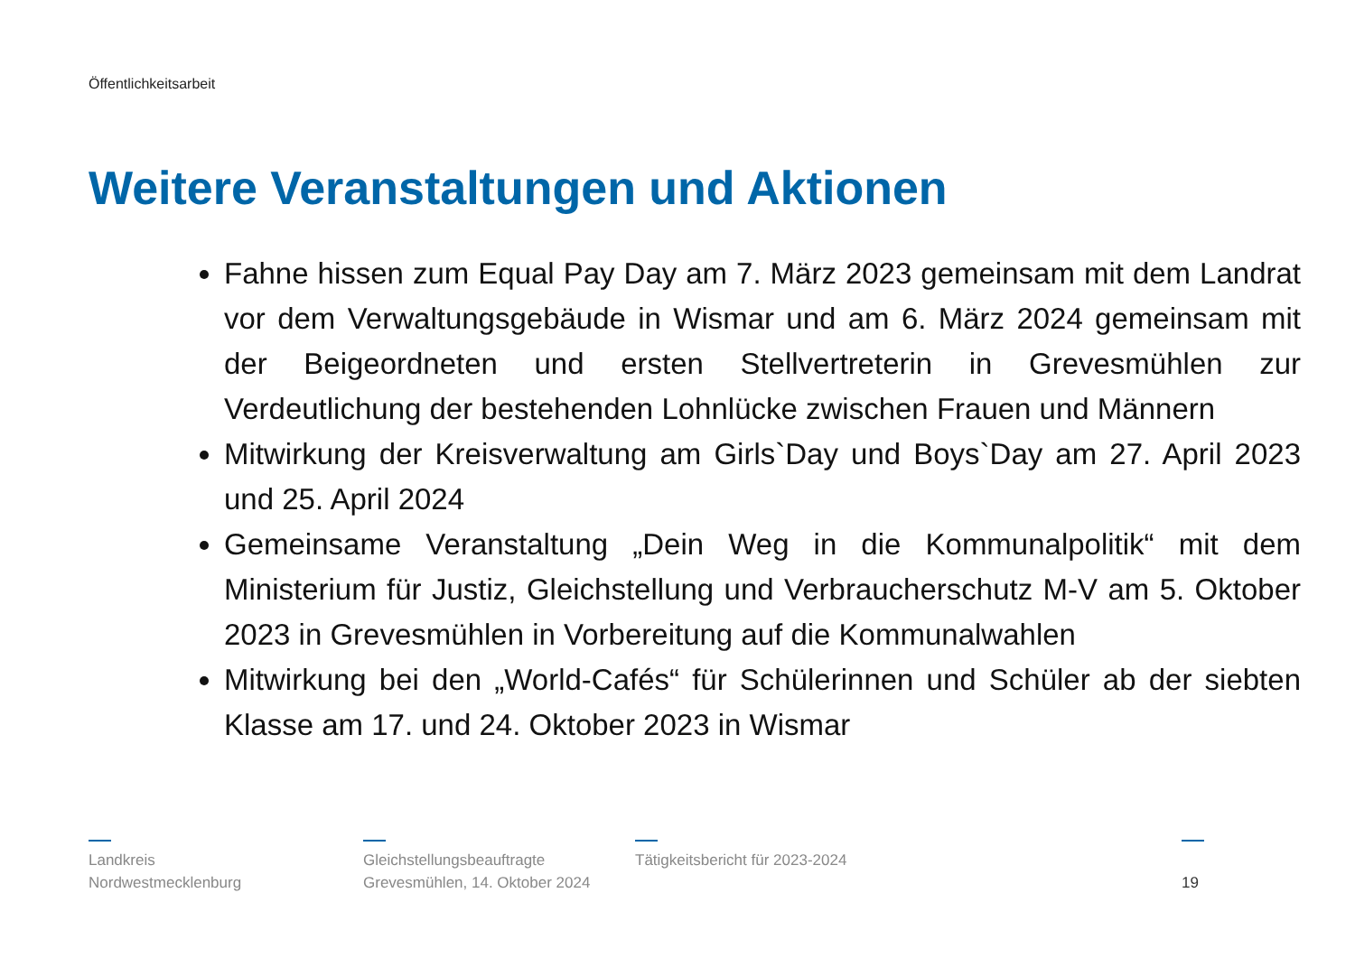Öffentlichkeitsarbeit
Weitere Veranstaltungen und Aktionen
Fahne hissen zum Equal Pay Day am 7. März 2023 gemeinsam mit dem Landrat vor dem Verwaltungsgebäude in Wismar und am 6. März 2024 gemeinsam mit der Beigeordneten und ersten Stellvertreterin in Grevesmühlen zur Verdeutlichung der bestehenden Lohnlücke zwischen Frauen und Männern
Mitwirkung der Kreisverwaltung am Girls`Day und Boys`Day am 27. April 2023 und 25. April 2024
Gemeinsame Veranstaltung „Dein Weg in die Kommunalpolitik“ mit dem Ministerium für Justiz, Gleichstellung und Verbraucherschutz M-V am 5. Oktober 2023 in Grevesmühlen in Vorbereitung auf die Kommunalwahlen
Mitwirkung bei den „World-Cafés“ für Schülerinnen und Schüler ab der siebten Klasse am 17. und 24. Oktober 2023 in Wismar
Landkreis
Nordwestmecklenburg
Gleichstellungsbeauftragte
Grevesmühlen, 14. Oktober 2024
Tätigkeitsbericht für 2023-2024
19